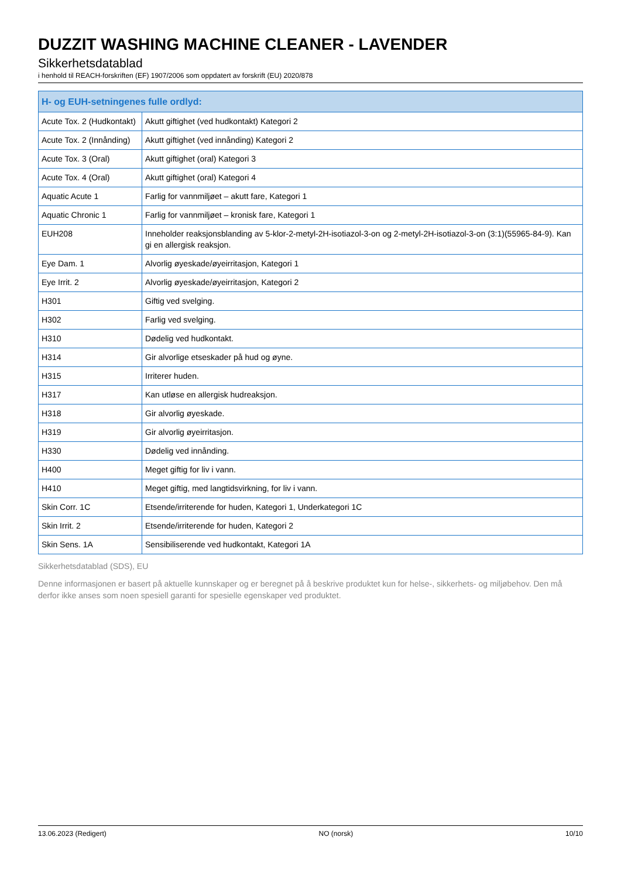DUZZIT WASHING MACHINE CLEANER - LAVENDER
Sikkerhetsdatablad
i henhold til REACH-forskriften (EF) 1907/2006 som oppdatert av forskrift (EU) 2020/878
| H- og EUH-setningenes fulle ordlyd: | |
| --- | --- |
| Acute Tox. 2 (Hudkontakt) | Akutt giftighet (ved hudkontakt) Kategori 2 |
| Acute Tox. 2 (Innånding) | Akutt giftighet (ved innånding) Kategori 2 |
| Acute Tox. 3 (Oral) | Akutt giftighet (oral) Kategori 3 |
| Acute Tox. 4 (Oral) | Akutt giftighet (oral) Kategori 4 |
| Aquatic Acute 1 | Farlig for vannmiljøet – akutt fare, Kategori 1 |
| Aquatic Chronic 1 | Farlig for vannmiljøet – kronisk fare, Kategori 1 |
| EUH208 | Inneholder reaksjonsblanding av 5-klor-2-metyl-2H-isotiazol-3-on og 2-metyl-2H-isotiazol-3-on (3:1)(55965-84-9). Kan gi en allergisk reaksjon. |
| Eye Dam. 1 | Alvorlig øyeskade/øyeirritasjon, Kategori 1 |
| Eye Irrit. 2 | Alvorlig øyeskade/øyeirritasjon, Kategori 2 |
| H301 | Giftig ved svelging. |
| H302 | Farlig ved svelging. |
| H310 | Dødelig ved hudkontakt. |
| H314 | Gir alvorlige etseskader på hud og øyne. |
| H315 | Irriterer huden. |
| H317 | Kan utløse en allergisk hudreaksjon. |
| H318 | Gir alvorlig øyeskade. |
| H319 | Gir alvorlig øyeirritasjon. |
| H330 | Dødelig ved innånding. |
| H400 | Meget giftig for liv i vann. |
| H410 | Meget giftig, med langtidsvirkning, for liv i vann. |
| Skin Corr. 1C | Etsende/irriterende for huden, Kategori 1, Underkategori 1C |
| Skin Irrit. 2 | Etsende/irriterende for huden, Kategori 2 |
| Skin Sens. 1A | Sensibiliserende ved hudkontakt, Kategori 1A |
Sikkerhetsdatablad (SDS), EU
Denne informasjonen er basert på aktuelle kunnskaper og er beregnet på å beskrive produktet kun for helse-, sikkerhets- og miljøbehov. Den må derfor ikke anses som noen spesiell garanti for spesielle egenskaper ved produktet.
13.06.2023 (Redigert) NO (norsk) 10/10